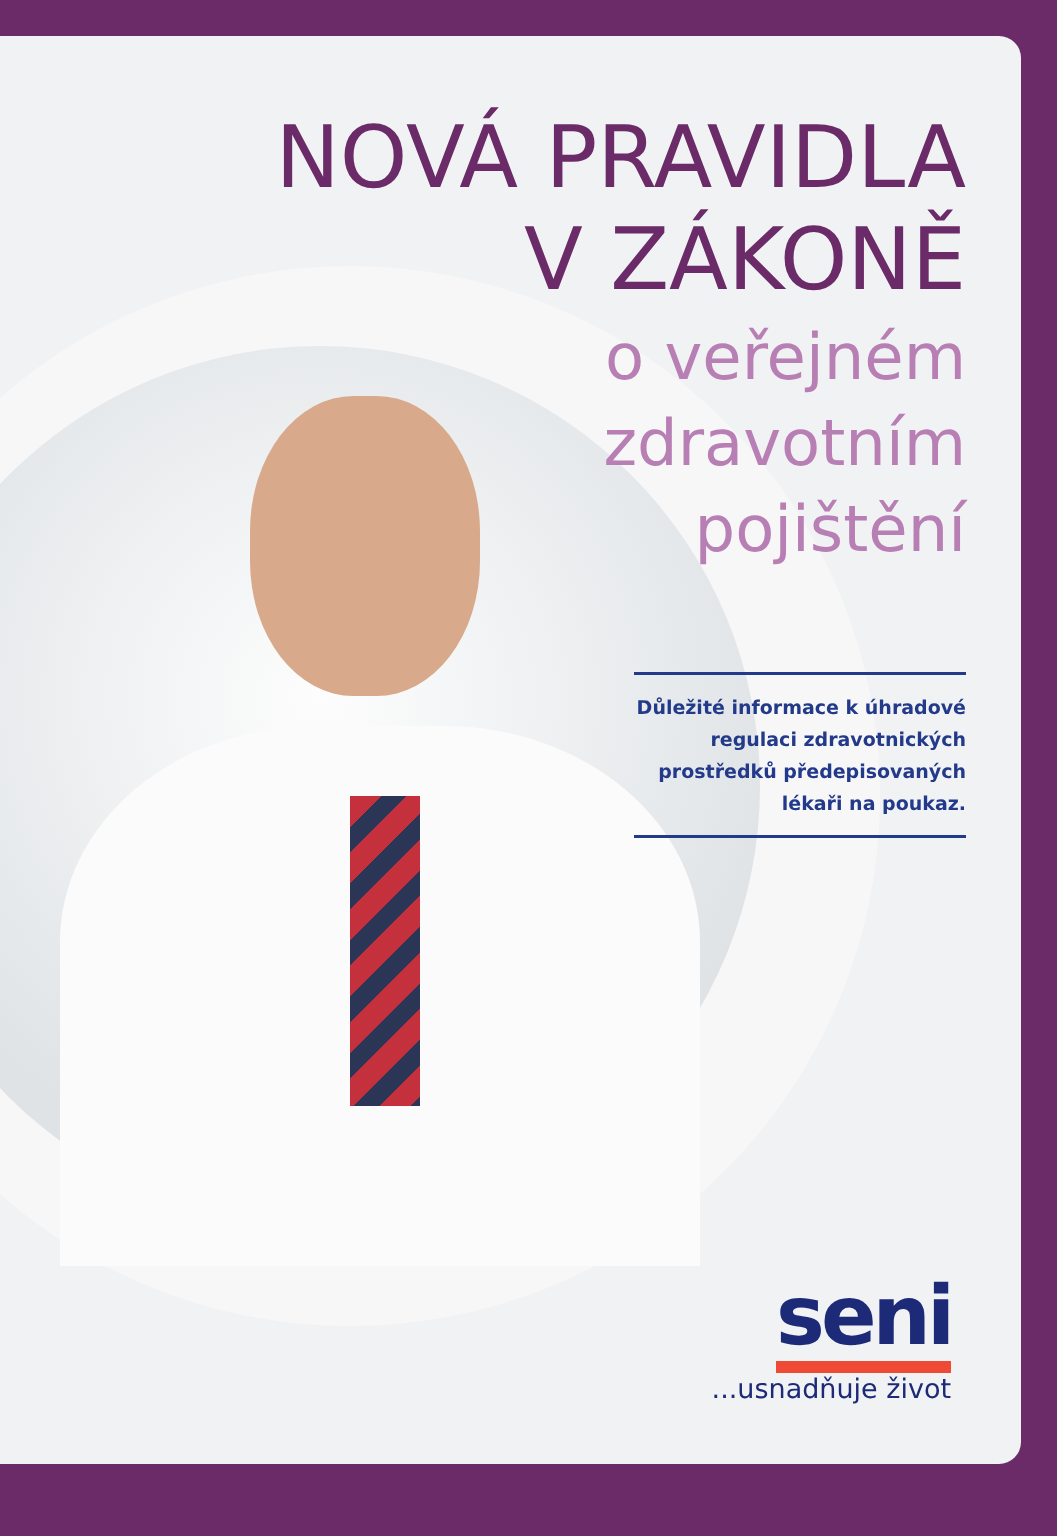NOVÁ PRAVIDLA
V ZÁKONĚ
o veřejném
zdravotním
pojištění
Důležité informace k úhradové regulaci zdravotnických prostředků předepisovaných lékaři na poukaz.
seni
...usnadňuje život